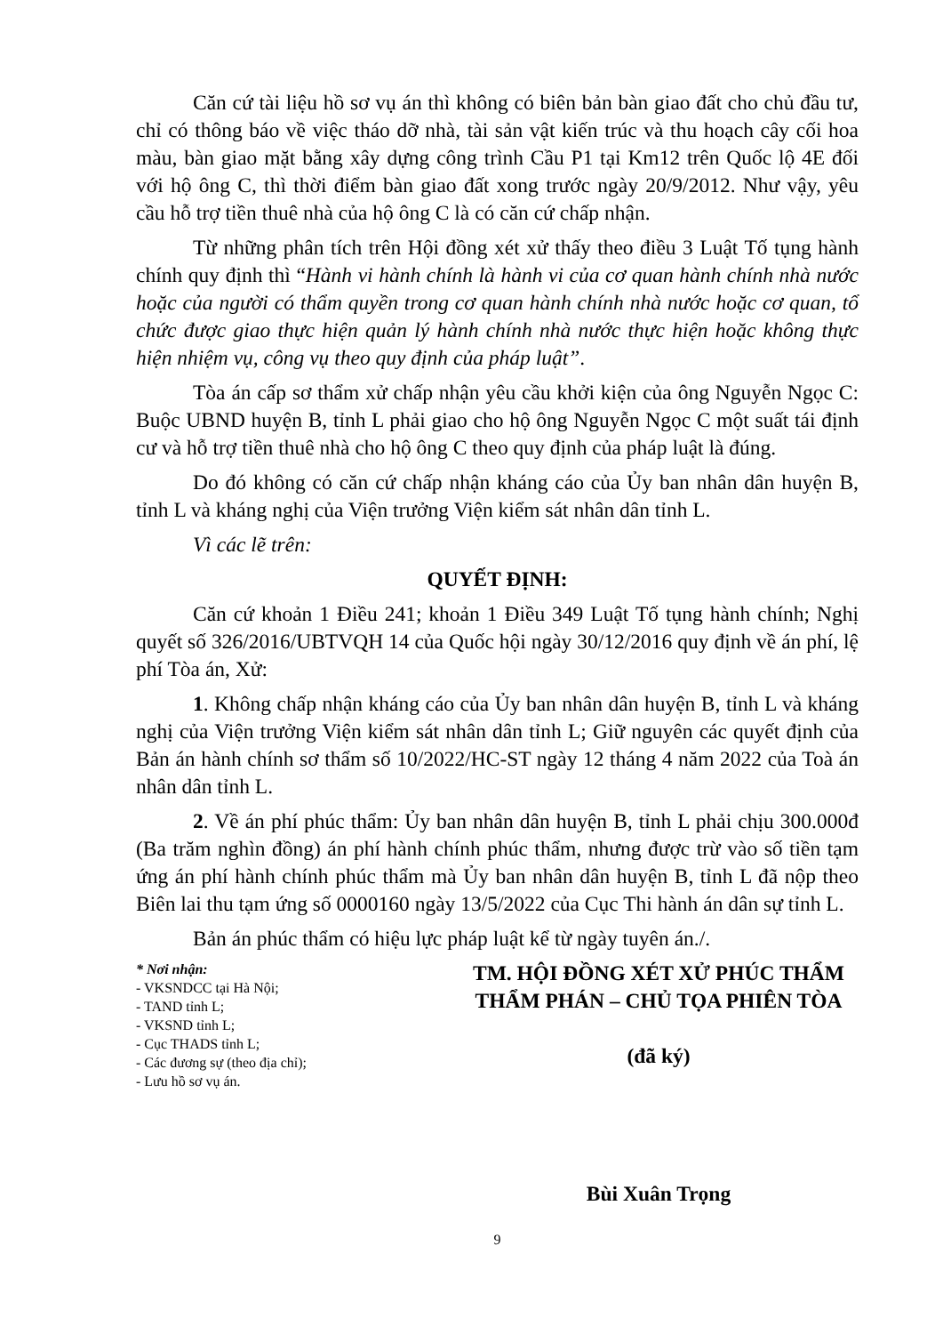Căn cứ tài liệu hồ sơ vụ án thì không có biên bản bàn giao đất cho chủ đầu tư, chỉ có thông báo về việc tháo dỡ nhà, tài sản vật kiến trúc và thu hoạch cây cối hoa màu, bàn giao mặt bằng xây dựng công trình Cầu P1 tại Km12 trên Quốc lộ 4E đối với hộ ông C, thì thời điểm bàn giao đất xong trước ngày 20/9/2012. Như vậy, yêu cầu hỗ trợ tiền thuê nhà của hộ ông C là có căn cứ chấp nhận.
Từ những phân tích trên Hội đồng xét xử thấy theo điều 3 Luật Tố tụng hành chính quy định thì “Hành vi hành chính là hành vi của cơ quan hành chính nhà nước hoặc của người có thẩm quyền trong cơ quan hành chính nhà nước hoặc cơ quan, tổ chức được giao thực hiện quản lý hành chính nhà nước thực hiện hoặc không thực hiện nhiệm vụ, công vụ theo quy định của pháp luật”.
Tòa án cấp sơ thẩm xử chấp nhận yêu cầu khởi kiện của ông Nguyễn Ngọc C: Buộc UBND huyện B, tỉnh L phải giao cho hộ ông Nguyễn Ngọc C một suất tái định cư và hỗ trợ tiền thuê nhà cho hộ ông C theo quy định của pháp luật là đúng.
Do đó không có căn cứ chấp nhận kháng cáo của Ủy ban nhân dân huyện B, tỉnh L và kháng nghị của Viện trưởng Viện kiểm sát nhân dân tỉnh L.
Vì các lẽ trên:
QUYẾT ĐỊNH:
Căn cứ khoản 1 Điều 241; khoản 1 Điều 349 Luật Tố tụng hành chính; Nghị quyết số 326/2016/UBTVQH 14 của Quốc hội ngày 30/12/2016 quy định về án phí, lệ phí Tòa án, Xử:
1. Không chấp nhận kháng cáo của Ủy ban nhân dân huyện B, tỉnh L và kháng nghị của Viện trưởng Viện kiểm sát nhân dân tỉnh L; Giữ nguyên các quyết định của Bản án hành chính sơ thẩm số 10/2022/HC-ST ngày 12 tháng 4 năm 2022 của Toà án nhân dân tỉnh L.
2. Về án phí phúc thẩm: Ủy ban nhân dân huyện B, tỉnh L phải chịu 300.000đ (Ba trăm nghìn đồng) án phí hành chính phúc thẩm, nhưng được trừ vào số tiền tạm ứng án phí hành chính phúc thẩm mà Ủy ban nhân dân huyện B, tỉnh L đã nộp theo Biên lai thu tạm ứng số 0000160 ngày 13/5/2022 của Cục Thi hành án dân sự tỉnh L.
Bản án phúc thẩm có hiệu lực pháp luật kể từ ngày tuyên án./.
* Nơi nhận:
- VKSNDCC tại Hà Nội;
- TAND tỉnh L;
- VKSND tỉnh L;
- Cục THADS tỉnh L;
- Các đương sự (theo địa chỉ);
- Lưu hồ sơ vụ án.
TM. HỘI ĐỒNG XÉT XỬ PHÚC THẨM
THẨM PHÁN – CHỦ TỌA PHIÊN TÒA
(đã ký)
Bùi Xuân Trọng
9